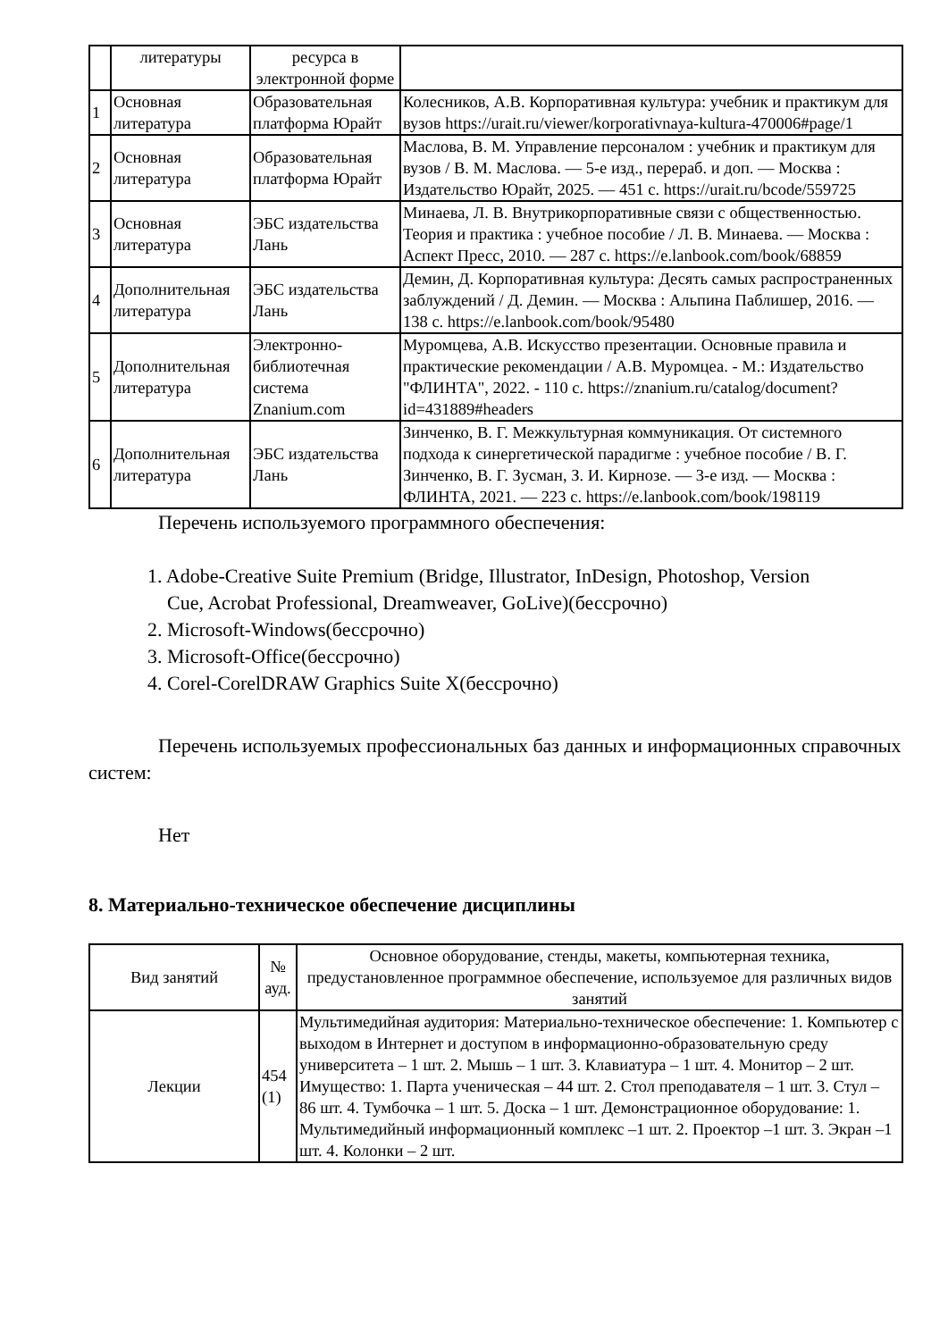| | литературы | ресурса в электронной форме | |
| 1 | Основная литература | Образовательная платформа Юрайт | Колесников, А.В. Корпоративная культура: учебник и практикум для вузов https://urait.ru/viewer/korporativnaya-kultura-470006#page/1 |
| 2 | Основная литература | Образовательная платформа Юрайт | Маслова, В. М. Управление персоналом : учебник и практикум для вузов / В. М. Маслова. — 5-е изд., перераб. и доп. — Москва : Издательство Юрайт, 2025. — 451 с. https://urait.ru/bcode/559725 |
| 3 | Основная литература | ЭБС издательства Лань | Минаева, Л. В. Внутрикорпоративные связи с общественностью. Теория и практика : учебное пособие / Л. В. Минаева. — Москва : Аспект Пресс, 2010. — 287 с. https://e.lanbook.com/book/68859 |
| 4 | Дополнительная литература | ЭБС издательства Лань | Демин, Д. Корпоративная культура: Десять самых распространенных заблуждений / Д. Демин. — Москва : Альпина Паблишер, 2016. — 138 с. https://e.lanbook.com/book/95480 |
| 5 | Дополнительная литература | Электронно-библиотечная система Znanium.com | Муромцева, А.В. Искусство презентации. Основные правила и практические рекомендации / А.В. Муромцеа. - М.: Издательство "ФЛИНТА", 2022. - 110 с. https://znanium.ru/catalog/document?id=431889#headers |
| 6 | Дополнительная литература | ЭБС издательства Лань | Зинченко, В. Г. Межкультурная коммуникация. От системного подхода к синергетической парадигме : учебное пособие / В. Г. Зинченко, В. Г. Зусман, З. И. Кирнозе. — 3-е изд. — Москва : ФЛИНТА, 2021. — 223 с. https://e.lanbook.com/book/198119 |
Перечень используемого программного обеспечения:
1. Adobe-Creative Suite Premium (Bridge, Illustrator, InDesign, Photoshop, Version
Cue, Acrobat Professional, Dreamweaver, GoLive)(бессрочно)
2. Microsoft-Windows(бессрочно)
3. Microsoft-Office(бессрочно)
4. Corel-CorelDRAW Graphics Suite X(бессрочно)
Перечень используемых профессиональных баз данных и информационных справочных систем:
Нет
8. Материально-техническое обеспечение дисциплины
| Вид занятий | № ауд. | Основное оборудование, стенды, макеты, компьютерная техника, предустановленное программное обеспечение, используемое для различных видов занятий |
| Лекции | 454 (1) | Мультимедийная аудитория: Материально-техническое обеспечение: 1. Компьютер с выходом в Интернет и доступом в информационно-образовательную среду университета – 1 шт. 2. Мышь – 1 шт. 3. Клавиатура – 1 шт. 4. Монитор – 2 шт. Имущество: 1. Парта ученическая – 44 шт. 2. Стол преподавателя – 1 шт. 3. Стул – 86 шт. 4. Тумбочка – 1 шт. 5. Доска – 1 шт. Демонстрационное оборудование: 1. Мультимедийный информационный комплекс –1 шт. 2. Проектор –1 шт. 3. Экран –1 шт. 4. Колонки – 2 шт. |